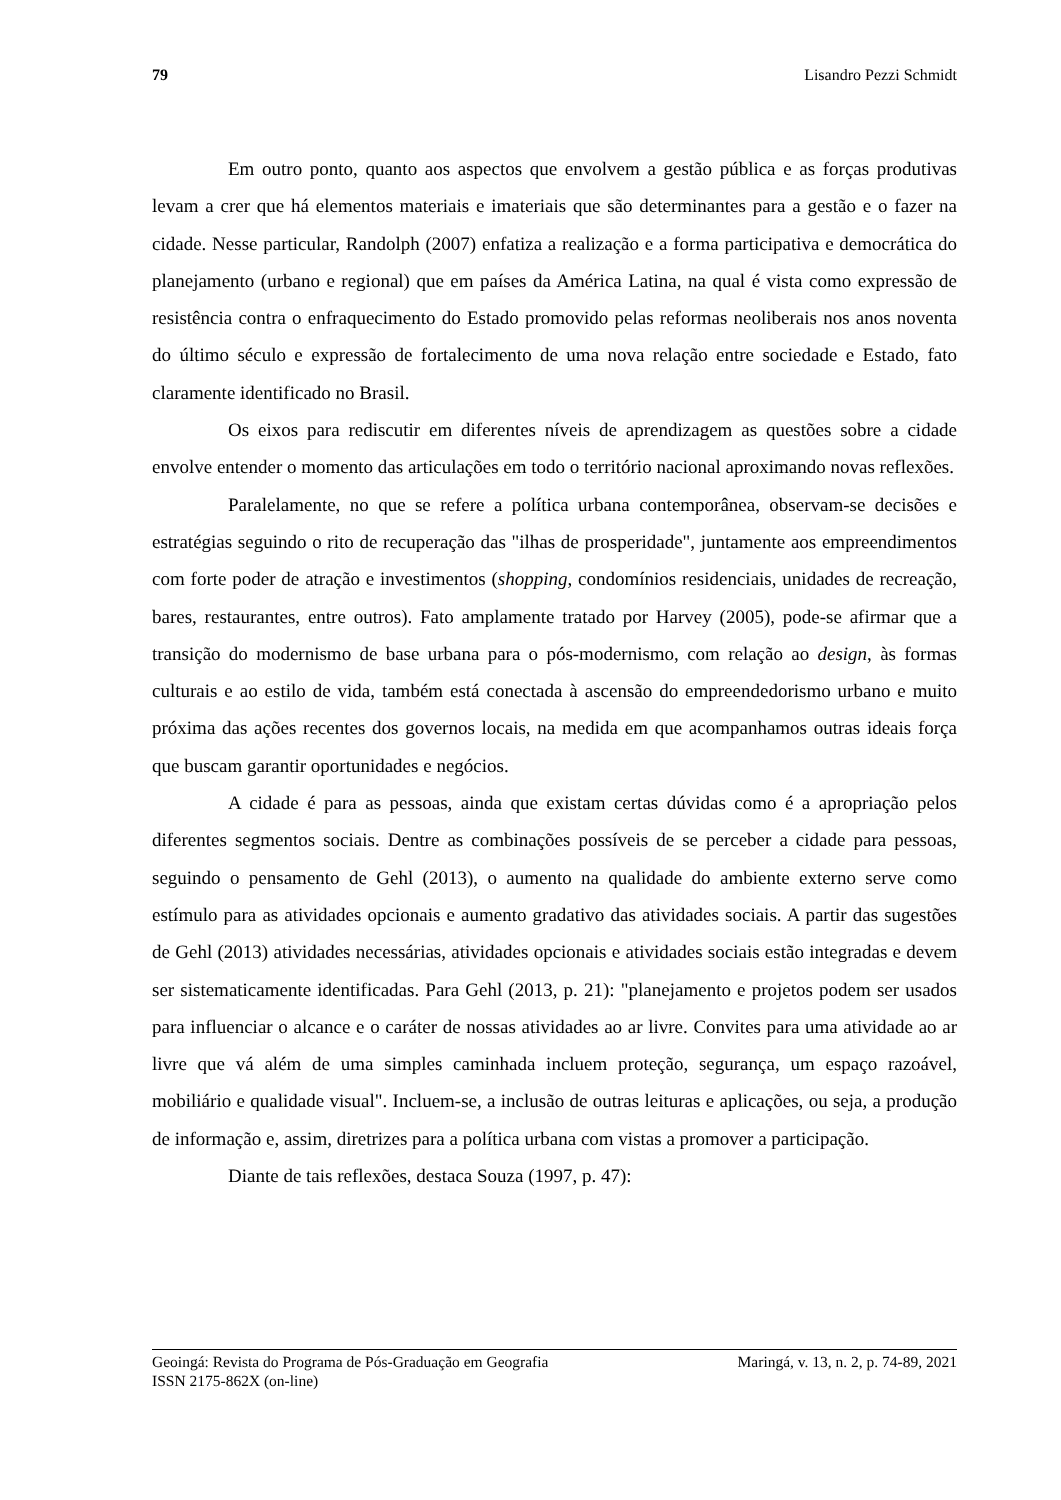79 Lisandro Pezzi Schmidt
Em outro ponto, quanto aos aspectos que envolvem a gestão pública e as forças produtivas levam a crer que há elementos materiais e imateriais que são determinantes para a gestão e o fazer na cidade. Nesse particular, Randolph (2007) enfatiza a realização e a forma participativa e democrática do planejamento (urbano e regional) que em países da América Latina, na qual é vista como expressão de resistência contra o enfraquecimento do Estado promovido pelas reformas neoliberais nos anos noventa do último século e expressão de fortalecimento de uma nova relação entre sociedade e Estado, fato claramente identificado no Brasil.
Os eixos para rediscutir em diferentes níveis de aprendizagem as questões sobre a cidade envolve entender o momento das articulações em todo o território nacional aproximando novas reflexões.
Paralelamente, no que se refere a política urbana contemporânea, observam-se decisões e estratégias seguindo o rito de recuperação das "ilhas de prosperidade", juntamente aos empreendimentos com forte poder de atração e investimentos (shopping, condomínios residenciais, unidades de recreação, bares, restaurantes, entre outros). Fato amplamente tratado por Harvey (2005), pode-se afirmar que a transição do modernismo de base urbana para o pós-modernismo, com relação ao design, às formas culturais e ao estilo de vida, também está conectada à ascensão do empreendedorismo urbano e muito próxima das ações recentes dos governos locais, na medida em que acompanhamos outras ideais força que buscam garantir oportunidades e negócios.
A cidade é para as pessoas, ainda que existam certas dúvidas como é a apropriação pelos diferentes segmentos sociais. Dentre as combinações possíveis de se perceber a cidade para pessoas, seguindo o pensamento de Gehl (2013), o aumento na qualidade do ambiente externo serve como estímulo para as atividades opcionais e aumento gradativo das atividades sociais. A partir das sugestões de Gehl (2013) atividades necessárias, atividades opcionais e atividades sociais estão integradas e devem ser sistematicamente identificadas. Para Gehl (2013, p. 21): "planejamento e projetos podem ser usados para influenciar o alcance e o caráter de nossas atividades ao ar livre. Convites para uma atividade ao ar livre que vá além de uma simples caminhada incluem proteção, segurança, um espaço razoável, mobiliário e qualidade visual". Incluem-se, a inclusão de outras leituras e aplicações, ou seja, a produção de informação e, assim, diretrizes para a política urbana com vistas a promover a participação.
Diante de tais reflexões, destaca Souza (1997, p. 47):
Geoingá: Revista do Programa de Pós-Graduação em Geografia Maringá, v. 13, n. 2, p. 74-89, 2021
ISSN 2175-862X (on-line)